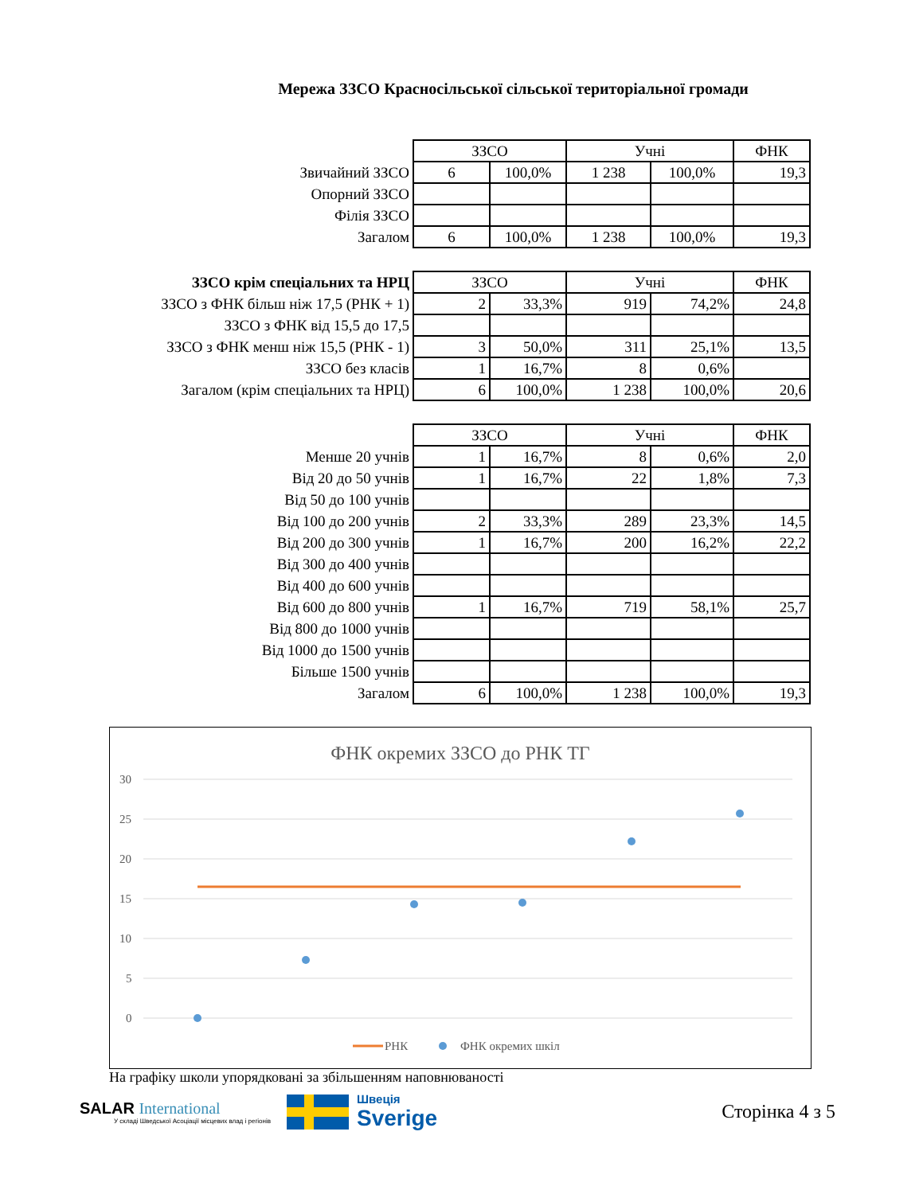Мережа ЗЗСО Красносільської сільської територіальної громади
| | ЗЗСО | | Учні | | ФНК |
| Звичайний ЗЗСО | 6 | 100,0% | 1 238 | 100,0% | 19,3 |
| Опорний ЗЗСО | | | | | |
| Філія ЗЗСО | | | | | |
| Загалом | 6 | 100,0% | 1 238 | 100,0% | 19,3 |
| ЗЗСО крім спеціальних та НРЦ | ЗЗСО | | Учні | | ФНК |
| ЗЗСО з ФНК більш ніж 17,5 (РНК + 1) | 2 | 33,3% | 919 | 74,2% | 24,8 |
| ЗЗСО з ФНК від 15,5 до 17,5 | | | | | |
| ЗЗСО з ФНК менш ніж 15,5 (РНК - 1) | 3 | 50,0% | 311 | 25,1% | 13,5 |
| ЗЗСО без класів | 1 | 16,7% | 8 | 0,6% | |
| Загалом (крім спеціальних та НРЦ) | 6 | 100,0% | 1 238 | 100,0% | 20,6 |
| | ЗЗСО | | Учні | | ФНК |
| Менше 20 учнів | 1 | 16,7% | 8 | 0,6% | 2,0 |
| Від 20 до 50 учнів | 1 | 16,7% | 22 | 1,8% | 7,3 |
| Від 50 до 100 учнів | | | | | |
| Від 100 до 200 учнів | 2 | 33,3% | 289 | 23,3% | 14,5 |
| Від 200 до 300 учнів | 1 | 16,7% | 200 | 16,2% | 22,2 |
| Від 300 до 400 учнів | | | | | |
| Від 400 до 600 учнів | | | | | |
| Від 600 до 800 учнів | 1 | 16,7% | 719 | 58,1% | 25,7 |
| Від 800 до 1000 учнів | | | | | |
| Від 1000 до 1500 учнів | | | | | |
| Більше 1500 учнів | | | | | |
| Загалом | 6 | 100,0% | 1 238 | 100,0% | 19,3 |
ФНК окремих ЗЗСО до РНК ТГ
30
25
20
15
10
5
0
РНК
ФНК окремих шкіл
На графіку школи упорядковані за збільшенням наповнюваності
SALAR International
У складі Шведської Асоціації місцевих влад і регіонів
Швеція
Sverige
Сторінка 4 з 5